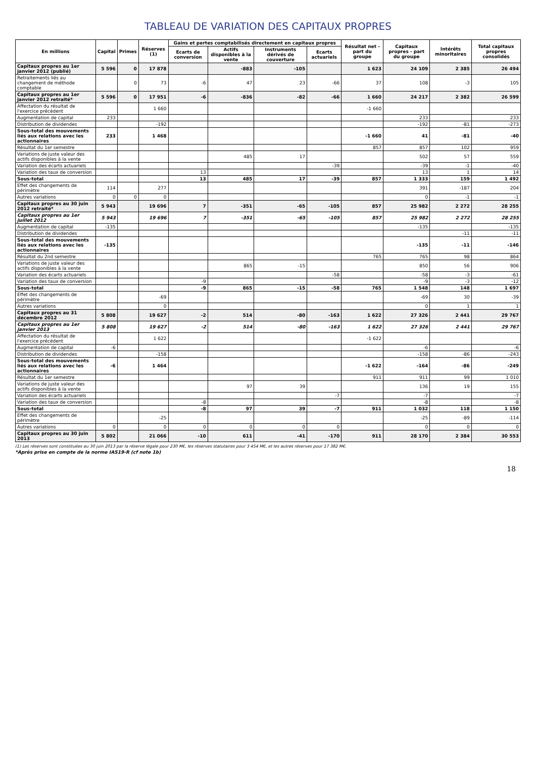TABLEAU DE VARIATION DES CAPITAUX PROPRES
| En millions | Capital | Primes | Réserves (1) | Gains et pertes comptabilisés directement en capitaux propres | | | | Résultat net - part du groupe | Capitaux propres - part du groupe | Intérêts minoritaires | Total capitaux propres consolidés |
| --- | --- | --- | --- | --- | --- | --- | --- | --- | --- | --- | --- |
| | | | | Ecarts de conversion | Actifs disponibles à la vente | Instruments dérivés de couverture | Ecarts actuariels | | | | |
| Capitaux propres au 1er janvier 2012 (publié) | 5 596 | 0 | 17 878 | | -883 | -105 | | 1 623 | 24 109 | 2 385 | 26 494 |
| Retraitements liés au changement de méthode comptable | | 0 | 73 | -6 | 47 | 23 | -66 | 37 | 108 | -3 | 105 |
| Capitaux propres au 1er janvier 2012 retraité* | 5 596 | 0 | 17 951 | -6 | -836 | -82 | -66 | 1 660 | 24 217 | 2 382 | 26 599 |
| Affectation du résultat de l'exercice précédent | | | 1 660 | | | | | -1 660 | | | |
| Augmentation de capital | 233 | | | | | | | | 233 | | 233 |
| Distribution de dividendes | | | -192 | | | | | | -192 | -81 | -273 |
| Sous-total des mouvements liés aux relations avec les actionnaires | 233 | | 1 468 | | | | | -1 660 | 41 | -81 | -40 |
| Résultat du 1er semestre | | | | | | | | 857 | 857 | 102 | 959 |
| Variations de juste valeur des actifs disponibles à la vente | | | | | 485 | 17 | | | 502 | 57 | 559 |
| Variation des écarts actuariels | | | | | | | -39 | | -39 | -1 | -40 |
| Variation des taux de conversion | | | | 13 | | | | | 13 | 1 | 14 |
| Sous-total | | | | 13 | 485 | 17 | -39 | 857 | 1 333 | 159 | 1 492 |
| Effet des changements de périmètre | 114 | | 277 | | | | | | 391 | -187 | 204 |
| Autres variations | 0 | 0 | 0 | | | | | | 0 | -1 | -1 |
| Capitaux propres au 30 juin 2012 retraité* | 5 943 | | 19 696 | 7 | -351 | -65 | -105 | 857 | 25 982 | 2 272 | 28 255 |
| Capitaux propres au 1er juillet 2012 | 5 943 | | 19 696 | 7 | -351 | -65 | -105 | 857 | 25 982 | 2 272 | 28 255 |
| Augmentation de capital | -135 | | | | | | | | -135 | | -135 |
| Distribution de dividendes | | | | | | | | | | -11 | -11 |
| Sous-total des mouvements liés aux relations avec les actionnaires | -135 | | | | | | | | -135 | -11 | -146 |
| Résultat du 2nd semestre | | | | | | | | 765 | 765 | 98 | 864 |
| Variations de juste valeur des actifs disponibles à la vente | | | | | 865 | -15 | | | 850 | 56 | 906 |
| Variation des écarts actuariels | | | | | | | -58 | | -58 | -3 | -61 |
| Variation des taux de conversion | | | | -9 | | | | | -9 | -3 | -12 |
| Sous-total | | | | -9 | 865 | -15 | -58 | 765 | 1 548 | 148 | 1 697 |
| Effet des changements de périmètre | | | -69 | | | | | | -69 | 30 | -39 |
| Autres variations | | | 0 | | | | | | 0 | 1 | 1 |
| Capitaux propres au 31 décembre 2012 | 5 808 | | 19 627 | -2 | 514 | -80 | -163 | 1 622 | 27 326 | 2 441 | 29 767 |
| Capitaux propres au 1er janvier 2013 | 5 808 | | 19 627 | -2 | 514 | -80 | -163 | 1 622 | 27 326 | 2 441 | 29 767 |
| Affectation du résultat de l'exercice précédent | | | 1 622 | | | | | -1 622 | | | |
| Augmentation de capital | -6 | | | | | | | | -6 | | -6 |
| Distribution de dividendes | | | -158 | | | | | | -158 | -86 | -243 |
| Sous-total des mouvements liés aux relations avec les actionnaires | -6 | | 1 464 | | | | | -1 622 | -164 | -86 | -249 |
| Résultat du 1er semestre | | | | | | | | 911 | 911 | 99 | 1 010 |
| Variations de juste valeur des actifs disponibles à la vente | | | | | 97 | 39 | | | 136 | 19 | 155 |
| Variation des écarts actuariels | | | | | | | -7 | | -7 | | -7 |
| Variation des taux de conversion | | | | -8 | | | | | -8 | | -8 |
| Sous-total | | | | -8 | 97 | 39 | -7 | 911 | 1 032 | 118 | 1 150 |
| Effet des changements de périmètre | | | -25 | | | | | | -25 | -89 | -114 |
| Autres variations | 0 | | 0 | 0 | 0 | 0 | 0 | | 0 | 0 | 0 |
| Capitaux propres au 30 juin 2013 | 5 802 | | 21 066 | -10 | 611 | -41 | -170 | 911 | 28 170 | 2 384 | 30 553 |
(1) Les réserves sont constituées au 30 juin 2013 par la réserve légale pour 230 M€, les réserves statutaires pour 3 454 M€, et les autres réserves pour 17 382 M€.
*Après prise en compte de la norme IAS19-R (cf note 1b)
18